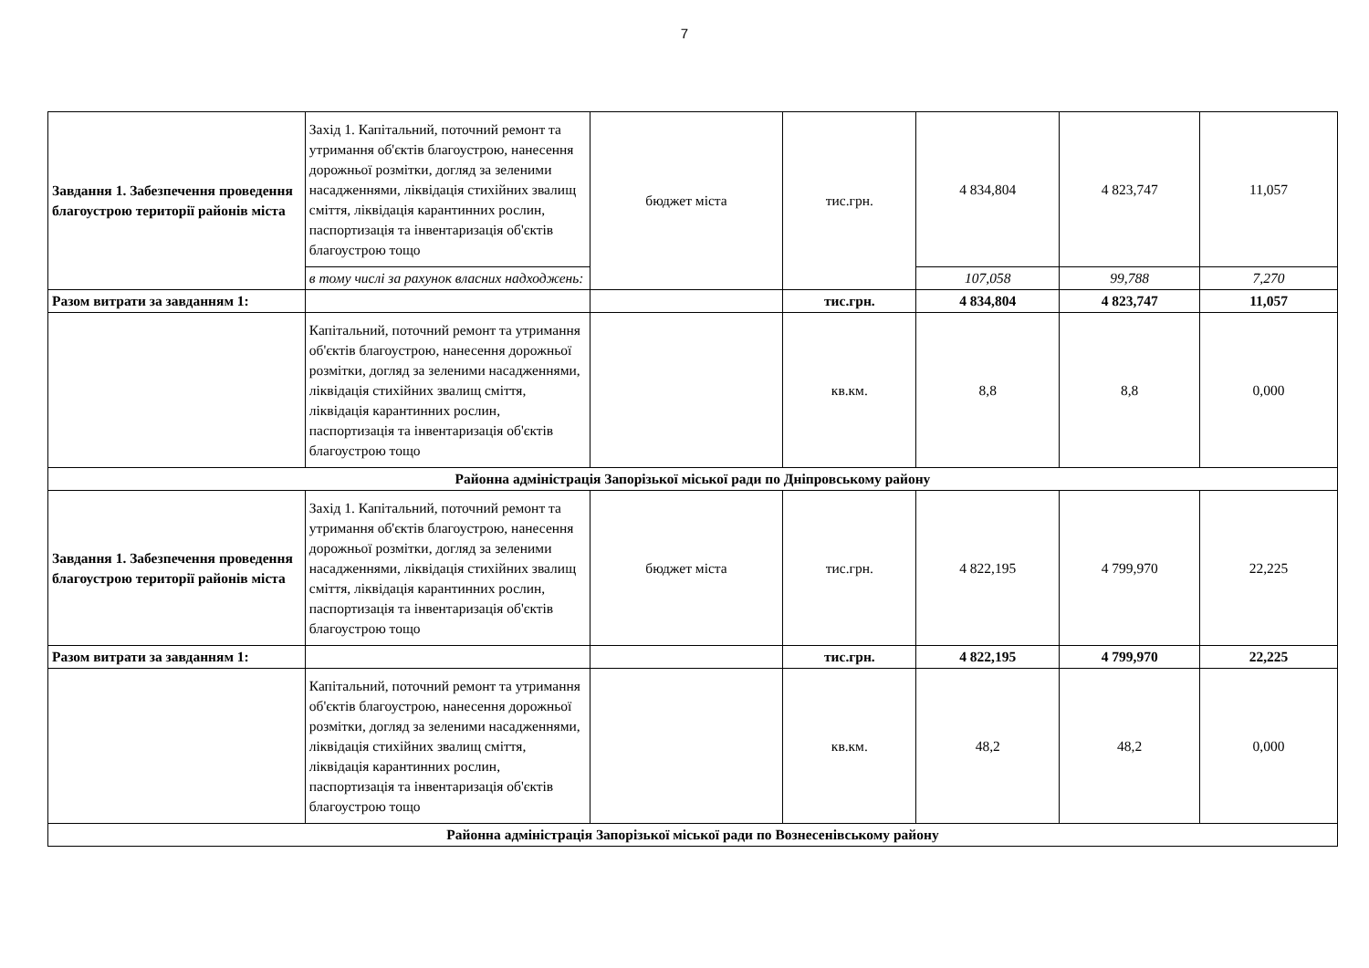7
| Завдання 1. Забезпечення проведення благоустрою території районів міста | Захід 1. Капітальний, поточний ремонт та утримання об'єктів благоустрою, нанесення дорожньої розмітки, догляд за зеленими насадженнями, ліквідація стихійних звалищ сміття, ліквідація карантинних рослин, паспортизація та інвентаризація об'єктів благоустрою тощо | бюджет міста | тис.грн. | 4 834,804 | 4 823,747 | 11,057 |
| | в тому числі за рахунок власних надходжень: | | | 107,058 | 99,788 | 7,270 |
| Разом витрати за завданням 1: | | | тис.грн. | 4 834,804 | 4 823,747 | 11,057 |
| | Капітальний, поточний ремонт та утримання об'єктів благоустрою, нанесення дорожньої розмітки, догляд за зеленими насадженнями, ліквідація стихійних звалищ сміття, ліквідація карантинних рослин, паспортизація та інвентаризація об'єктів благоустрою тощо | | кв.км. | 8,8 | 8,8 | 0,000 |
| Районна адміністрація Запорізької міської ради по Дніпровському району | | | | | | |
| Завдання 1. Забезпечення проведення благоустрою території районів міста | Захід 1. Капітальний, поточний ремонт та утримання об'єктів благоустрою, нанесення дорожньої розмітки, догляд за зеленими насадженнями, ліквідація стихійних звалищ сміття, ліквідація карантинних рослин, паспортизація та інвентаризація об'єктів благоустрою тощо | бюджет міста | тис.грн. | 4 822,195 | 4 799,970 | 22,225 |
| Разом витрати за завданням 1: | | | тис.грн. | 4 822,195 | 4 799,970 | 22,225 |
| | Капітальний, поточний ремонт та утримання об'єктів благоустрою, нанесення дорожньої розмітки, догляд за зеленими насадженнями, ліквідація стихійних звалищ сміття, ліквідація карантинних рослин, паспортизація та інвентаризація об'єктів благоустрою тощо | | кв.км. | 48,2 | 48,2 | 0,000 |
| Районна адміністрація Запорізької міської ради по Вознесенівському району | | | | | | |